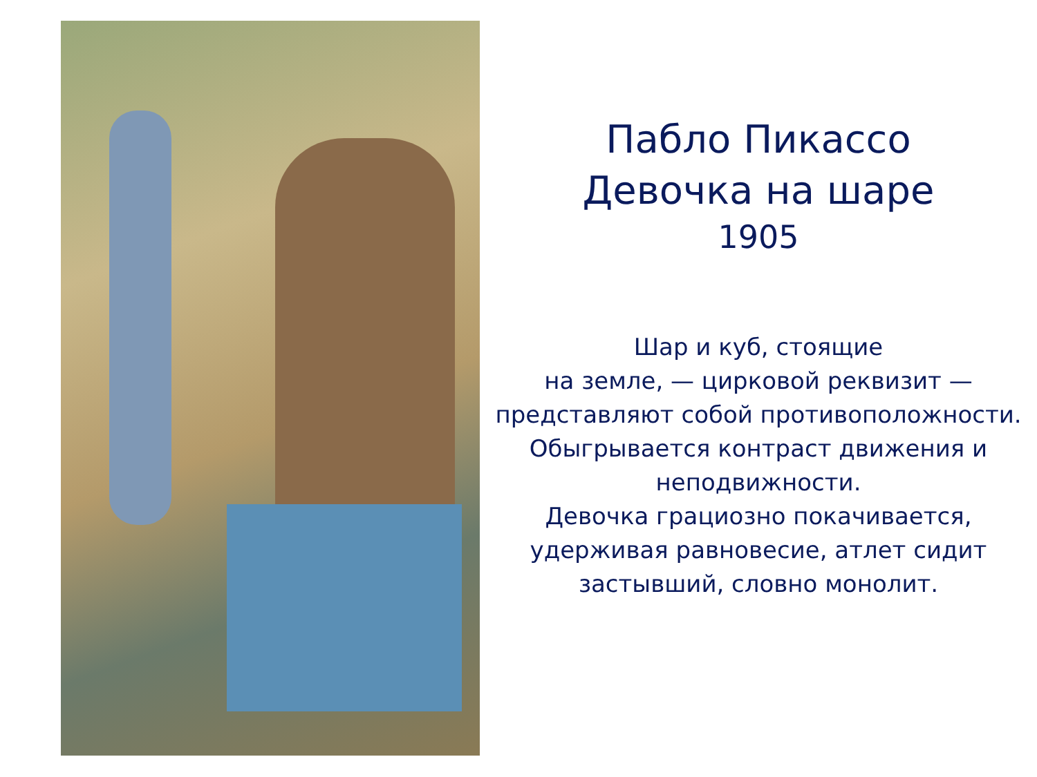Пабло Пикассо
Девочка на шаре
1905
Шар и куб, стоящие
на земле, — цирковой реквизит — представляют собой противоположности. Обыгрывается контраст движения и неподвижности.
Девочка грациозно покачивается, удерживая равновесие, атлет сидит застывший, словно монолит.